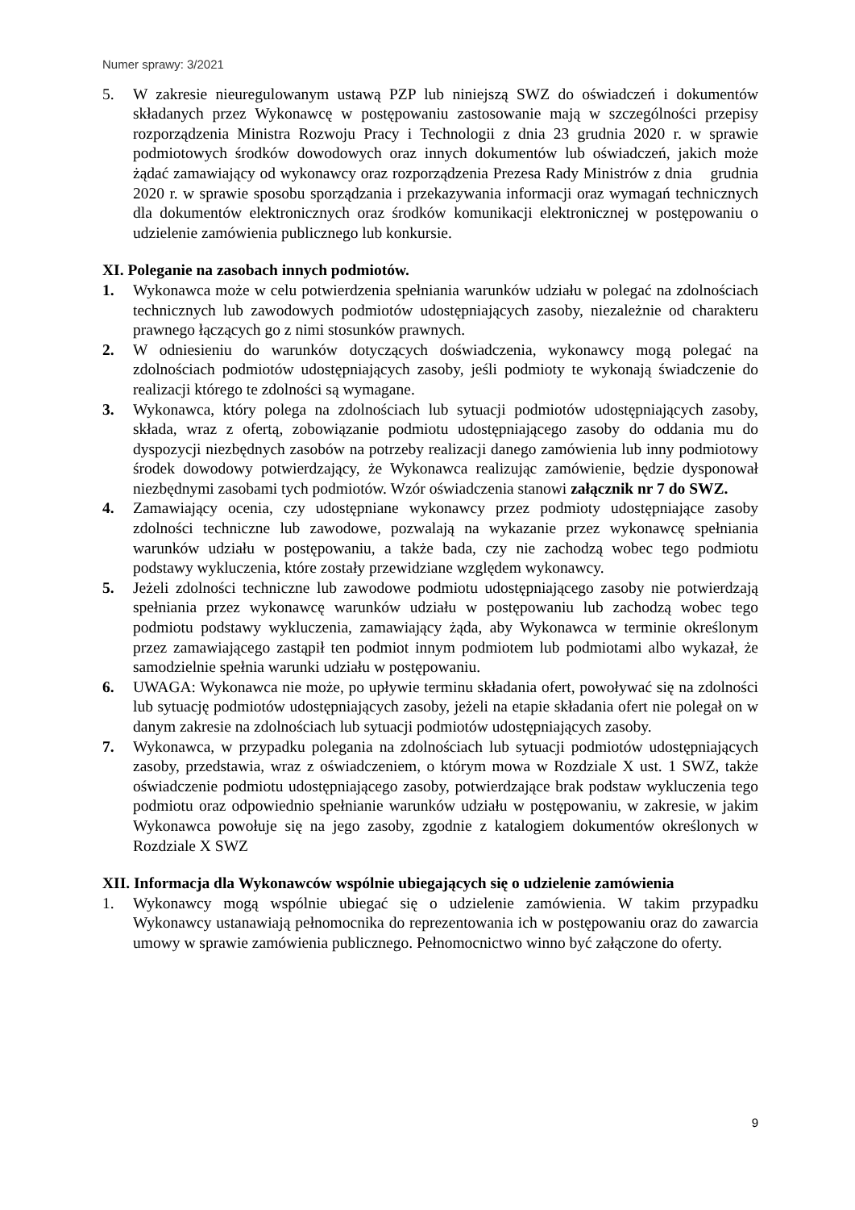Numer sprawy: 3/2021
5. W zakresie nieuregulowanym ustawą PZP lub niniejszą SWZ do oświadczeń i dokumentów składanych przez Wykonawcę w postępowaniu zastosowanie mają w szczególności przepisy rozporządzenia Ministra Rozwoju Pracy i Technologii z dnia 23 grudnia 2020 r. w sprawie podmiotowych środków dowodowych oraz innych dokumentów lub oświadczeń, jakich może żądać zamawiający od wykonawcy oraz rozporządzenia Prezesa Rady Ministrów z dnia grudnia 2020 r. w sprawie sposobu sporządzania i przekazywania informacji oraz wymagań technicznych dla dokumentów elektronicznych oraz środków komunikacji elektronicznej w postępowaniu o udzielenie zamówienia publicznego lub konkursie.
XI. Poleganie na zasobach innych podmiotów.
1. Wykonawca może w celu potwierdzenia spełniania warunków udziału w polegać na zdolnościach technicznych lub zawodowych podmiotów udostępniających zasoby, niezależnie od charakteru prawnego łączących go z nimi stosunków prawnych.
2. W odniesieniu do warunków dotyczących doświadczenia, wykonawcy mogą polegać na zdolnościach podmiotów udostępniających zasoby, jeśli podmioty te wykonają świadczenie do realizacji którego te zdolności są wymagane.
3. Wykonawca, który polega na zdolnościach lub sytuacji podmiotów udostępniających zasoby, składa, wraz z ofertą, zobowiązanie podmiotu udostępniającego zasoby do oddania mu do dyspozycji niezbędnych zasobów na potrzeby realizacji danego zamówienia lub inny podmiotowy środek dowodowy potwierdzający, że Wykonawca realizując zamówienie, będzie dysponował niezbędnymi zasobami tych podmiotów. Wzór oświadczenia stanowi załącznik nr 7 do SWZ.
4. Zamawiający ocenia, czy udostępniane wykonawcy przez podmioty udostępniające zasoby zdolności techniczne lub zawodowe, pozwalają na wykazanie przez wykonawcę spełniania warunków udziału w postępowaniu, a także bada, czy nie zachodzą wobec tego podmiotu podstawy wykluczenia, które zostały przewidziane względem wykonawcy.
5. Jeżeli zdolności techniczne lub zawodowe podmiotu udostępniającego zasoby nie potwierdzają spełniania przez wykonawcę warunków udziału w postępowaniu lub zachodzą wobec tego podmiotu podstawy wykluczenia, zamawiający żąda, aby Wykonawca w terminie określonym przez zamawiającego zastąpił ten podmiot innym podmiotem lub podmiotami albo wykazał, że samodzielnie spełnia warunki udziału w postępowaniu.
6. UWAGA: Wykonawca nie może, po upływie terminu składania ofert, powoływać się na zdolności lub sytuację podmiotów udostępniających zasoby, jeżeli na etapie składania ofert nie polegał on w danym zakresie na zdolnościach lub sytuacji podmiotów udostępniających zasoby.
7. Wykonawca, w przypadku polegania na zdolnościach lub sytuacji podmiotów udostępniających zasoby, przedstawia, wraz z oświadczeniem, o którym mowa w Rozdziale X ust. 1 SWZ, także oświadczenie podmiotu udostępniającego zasoby, potwierdzające brak podstaw wykluczenia tego podmiotu oraz odpowiednio spełnianie warunków udziału w postępowaniu, w zakresie, w jakim Wykonawca powołuje się na jego zasoby, zgodnie z katalogiem dokumentów określonych w Rozdziale X SWZ
XII. Informacja dla Wykonawców wspólnie ubiegających się o udzielenie zamówienia
1. Wykonawcy mogą wspólnie ubiegać się o udzielenie zamówienia. W takim przypadku Wykonawcy ustanawiają pełnomocnika do reprezentowania ich w postępowaniu oraz do zawarcia umowy w sprawie zamówienia publicznego. Pełnomocnictwo winno być załączone do oferty.
9